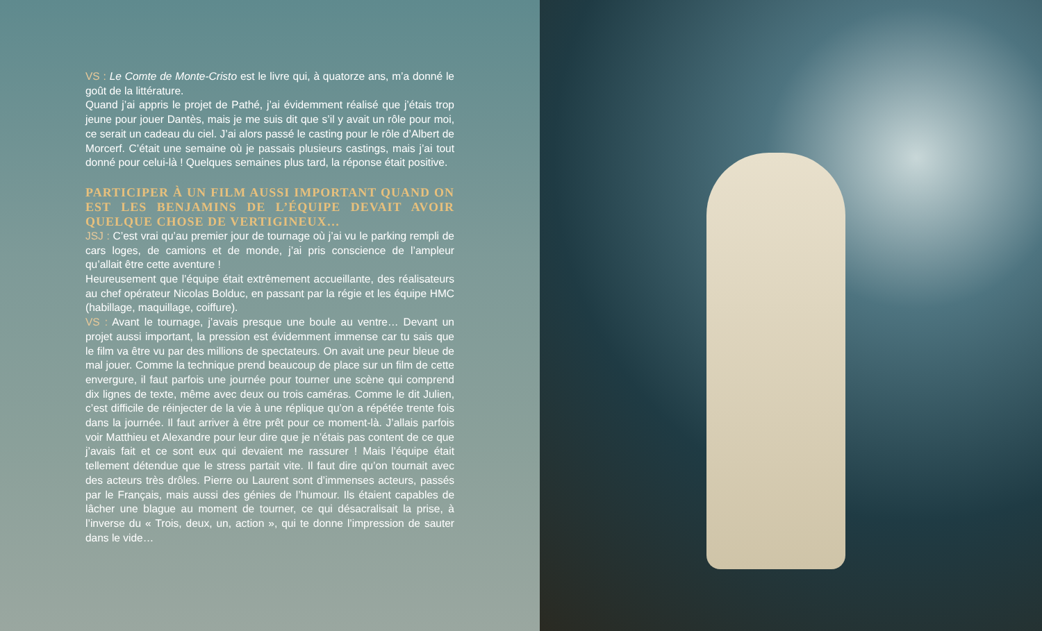VS : Le Comte de Monte-Cristo est le livre qui, à quatorze ans, m’a donné le goût de la littérature.
Quand j’ai appris le projet de Pathé, j’ai évidemment réalisé que j’étais trop jeune pour jouer Dantès, mais je me suis dit que s’il y avait un rôle pour moi, ce serait un cadeau du ciel. J’ai alors passé le casting pour le rôle d’Albert de Morcerf. C’était une semaine où je passais plusieurs castings, mais j’ai tout donné pour celui-là ! Quelques semaines plus tard, la réponse était positive.
PARTICIPER À UN FILM AUSSI IMPORTANT QUAND ON EST LES BENJAMINS DE L’ÉQUIPE DEVAIT AVOIR QUELQUE CHOSE DE VERTIGINEUX…
JSJ : C’est vrai qu’au premier jour de tournage où j’ai vu le parking rempli de cars loges, de camions et de monde, j’ai pris conscience de l’ampleur qu’allait être cette aventure !
Heureusement que l’équipe était extrêmement accueillante, des réalisateurs au chef opérateur Nicolas Bolduc, en passant par la régie et les équipe HMC (habillage, maquillage, coiffure).
VS : Avant le tournage, j’avais presque une boule au ventre… Devant un projet aussi important, la pression est évidemment immense car tu sais que le film va être vu par des millions de spectateurs. On avait une peur bleue de mal jouer. Comme la technique prend beaucoup de place sur un film de cette envergure, il faut parfois une journée pour tourner une scène qui comprend dix lignes de texte, même avec deux ou trois caméras. Comme le dit Julien, c’est difficile de réinjecter de la vie à une réplique qu’on a répétée trente fois dans la journée. Il faut arriver à être prêt pour ce moment-là. J’allais parfois voir Matthieu et Alexandre pour leur dire que je n’étais pas content de ce que j’avais fait et ce sont eux qui devaient me rassurer ! Mais l’équipe était tellement détendue que le stress partait vite. Il faut dire qu’on tournait avec des acteurs très drôles. Pierre ou Laurent sont d’immenses acteurs, passés par le Français, mais aussi des génies de l’humour. Ils étaient capables de lâcher une blague au moment de tourner, ce qui désacralisait la prise, à l’inverse du « Trois, deux, un, action », qui te donne l’impression de sauter dans le vide…